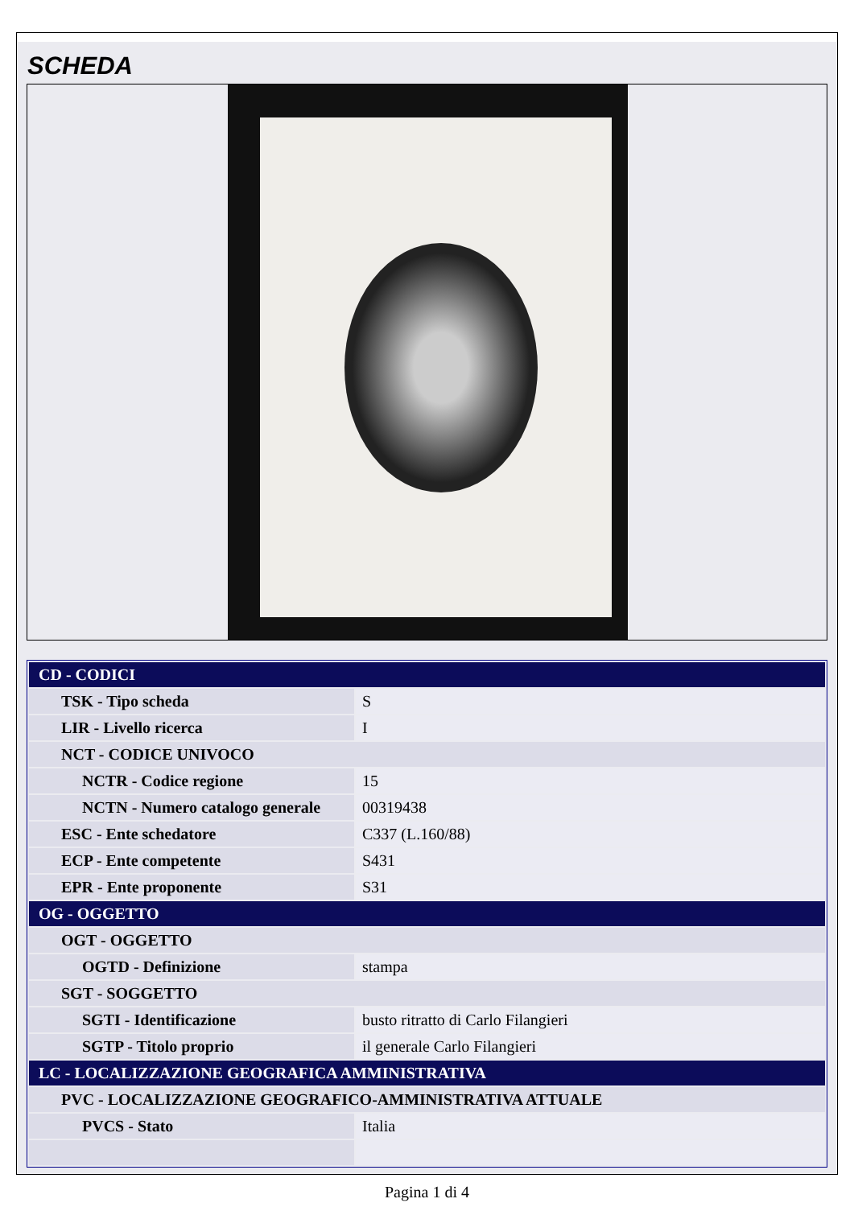SCHEDA
| CD - CODICI | |
| TSK - Tipo scheda | S |
| LIR - Livello ricerca | I |
| NCT - CODICE UNIVOCO | |
| NCTR - Codice regione | 15 |
| NCTN - Numero catalogo generale | 00319438 |
| ESC - Ente schedatore | C337 (L.160/88) |
| ECP - Ente competente | S431 |
| EPR - Ente proponente | S31 |
| OG - OGGETTO | |
| OGT - OGGETTO | |
| OGTD - Definizione | stampa |
| SGT - SOGGETTO | |
| SGTI - Identificazione | busto ritratto di Carlo Filangieri |
| SGTP - Titolo proprio | il generale Carlo Filangieri |
| LC - LOCALIZZAZIONE GEOGRAFICA AMMINISTRATIVA | |
| PVC - LOCALIZZAZIONE GEOGRAFICO-AMMINISTRATIVA ATTUALE | |
| PVCS - Stato | Italia |
Pagina 1 di 4